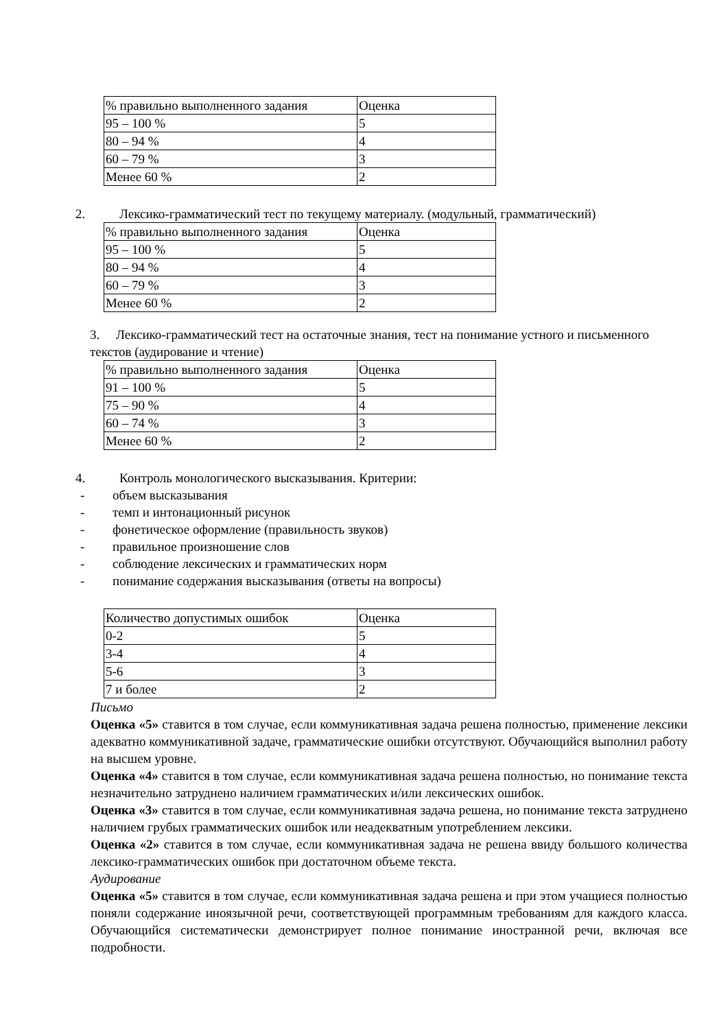| % правильно выполненного задания | Оценка |
| 95 – 100 % | 5 |
| 80 – 94 % | 4 |
| 60 – 79 % | 3 |
| Менее 60 % | 2 |
2. Лексико-грамматический тест по текущему материалу. (модульный, грамматический)
| % правильно выполненного задания | Оценка |
| 95 – 100 % | 5 |
| 80 – 94 % | 4 |
| 60 – 79 % | 3 |
| Менее 60 % | 2 |
3. Лексико-грамматический тест на остаточные знания, тест на понимание устного и письменного текстов (аудирование и чтение)
| % правильно выполненного задания | Оценка |
| 91 – 100 % | 5 |
| 75 – 90 % | 4 |
| 60 – 74 % | 3 |
| Менее 60 % | 2 |
4. Контроль монологического высказывания. Критерии:
- объем высказывания
- темп и интонационный рисунок
- фонетическое оформление (правильность звуков)
- правильное произношение слов
- соблюдение лексических и грамматических норм
- понимание содержания высказывания (ответы на вопросы)
| Количество допустимых ошибок | Оценка |
| 0-2 | 5 |
| 3-4 | 4 |
| 5-6 | 3 |
| 7 и более | 2 |
Письмо
Оценка «5» ставится в том случае, если коммуникативная задача решена полностью, применение лексики адекватно коммуникативной задаче, грамматические ошибки отсутствуют. Обучающийся выполнил работу на высшем уровне.
Оценка «4» ставится в том случае, если коммуникативная задача решена полностью, но понимание текста незначительно затруднено наличием грамматических и/или лексических ошибок.
Оценка «3» ставится в том случае, если коммуникативная задача решена, но понимание текста затруднено наличием грубых грамматических ошибок или неадекватным употреблением лексики.
Оценка «2» ставится в том случае, если коммуникативная задача не решена ввиду большого количества лексико-грамматических ошибок при достаточном объеме текста.
Аудирование
Оценка «5» ставится в том случае, если коммуникативная задача решена и при этом учащиеся полностью поняли содержание иноязычной речи, соответствующей программным требованиям для каждого класса. Обучающийся систематически демонстрирует полное понимание иностранной речи, включая все подробности.